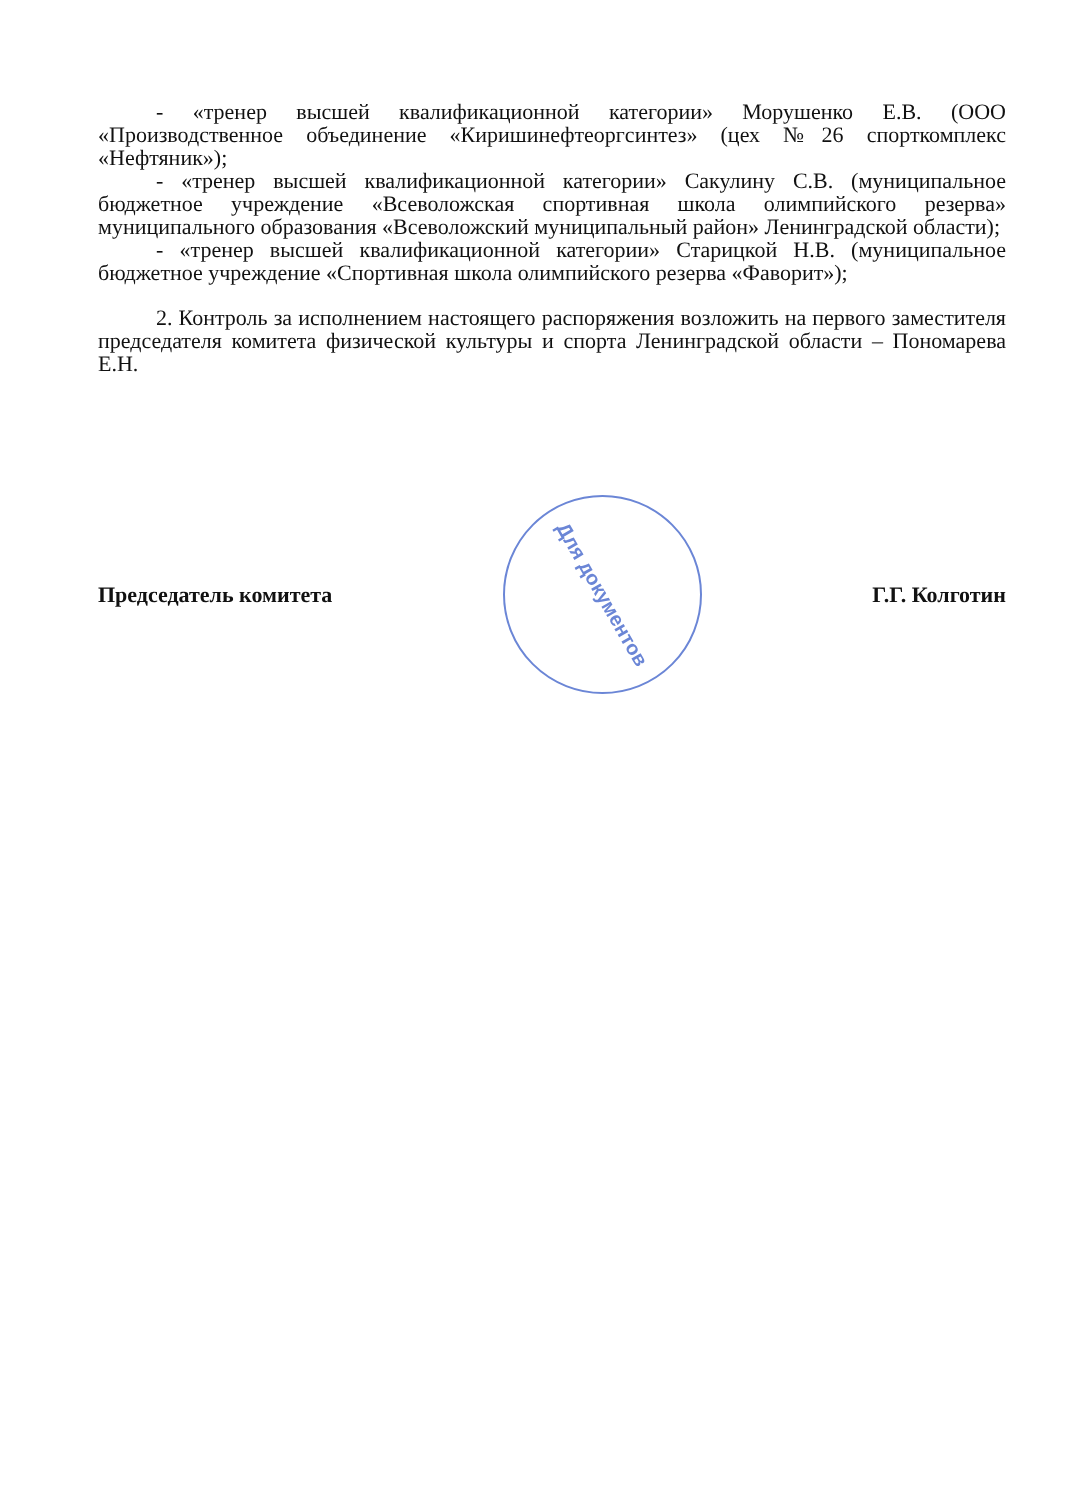- «тренер высшей квалификационной категории» Морушенко Е.В. (ООО «Производственное объединение «Киришинефтеоргсинтез» (цех №26 спорткомплекс «Нефтяник»);
- «тренер высшей квалификационной категории» Сакулину С.В. (муниципальное бюджетное учреждение «Всеволожская спортивная школа олимпийского резерва» муниципального образования «Всеволожский муниципальный район» Ленинградской области);
- «тренер высшей квалификационной категории» Старицкой Н.В. (муниципальное бюджетное учреждение «Спортивная школа олимпийского резерва «Фаворит»);
2. Контроль за исполнением настоящего распоряжения возложить на первого заместителя председателя комитета физической культуры и спорта Ленинградской области – Пономарева Е.Н.
Председатель комитета
Для документов
Г.Г. Колготин